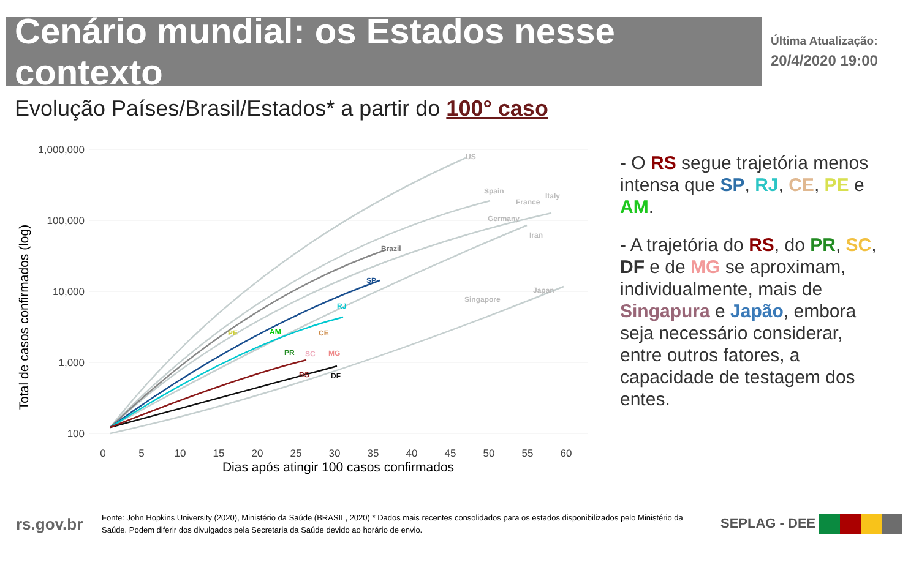Cenário mundial: os Estados nesse contexto
Última Atualização:
20/4/2020 19:00
Evolução Países/Brasil/Estados* a partir do 100° caso
1,000,000
100,000
10,000
1,000
100
0
5
10
15
20
25
30
35
40
45
50
55
60
Dias após atingir 100 casos confirmados
Total de casos confirmados (log)
US
Spain
Italy
France
Germany
Iran
Brazil
SP
RJ
Japan
Singapore
PE
AM
CE
PR
SC
MG
RS
DF
- O RS segue trajetória menos intensa que SP, RJ, CE, PE e AM.
- A trajetória do RS, do PR, SC, DF e de MG se aproximam, individualmente, mais de Singapura e Japão, embora seja necessário considerar, entre outros fatores, a capacidade de testagem dos entes.
rs.gov.br
Fonte: John Hopkins University (2020), Ministério da Saúde (BRASIL, 2020) * Dados mais recentes consolidados para os estados disponibilizados pelo Ministério da Saúde. Podem diferir dos divulgados pela Secretaria da Saúde devido ao horário de envio.
SEPLAG - DEE